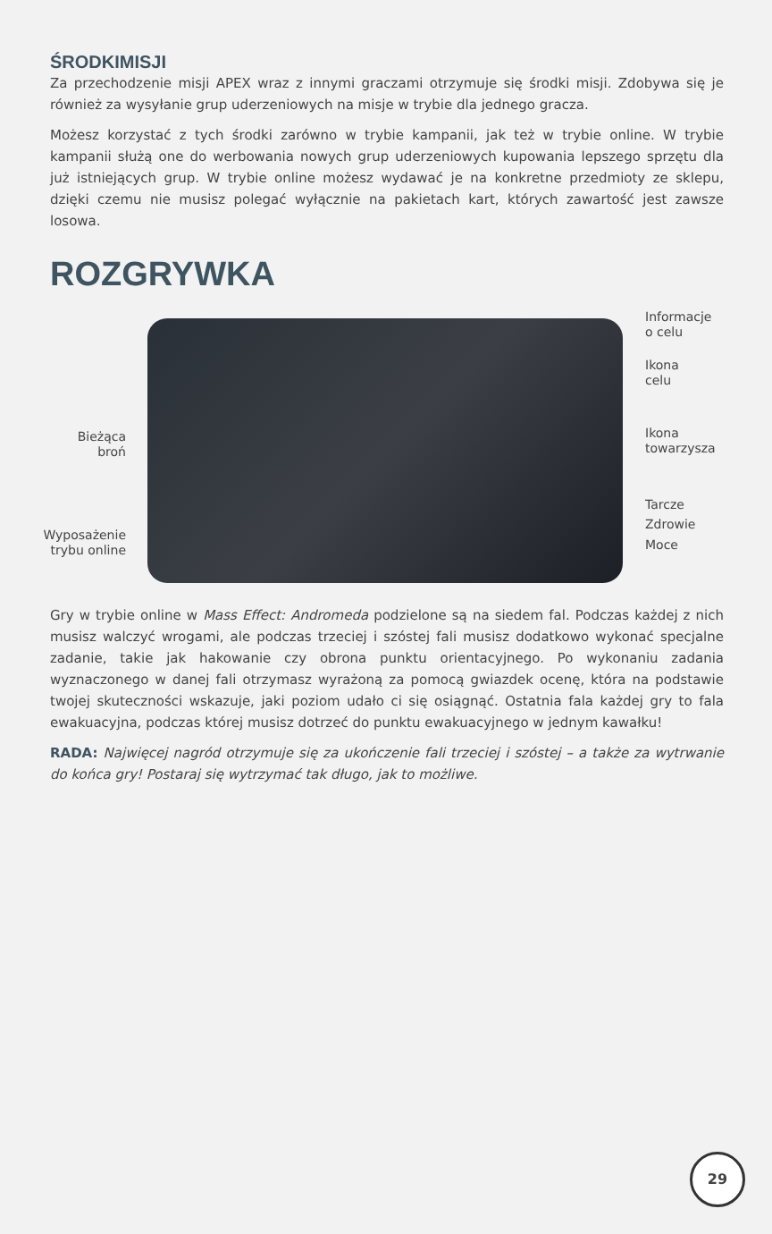ŚRODKIMISJI
Za przechodzenie misji APEX wraz z innymi graczami otrzymuje się środki misji. Zdobywa się je również za wysyłanie grup uderzeniowych na misje w trybie dla jednego gracza.
Możesz korzystać z tych środki zarówno w trybie kampanii, jak też w trybie online. W trybie kampanii służą one do werbowania nowych grup uderzeniowych kupowania lepszego sprzętu dla już istniejących grup. W trybie online możesz wydawać je na konkretne przedmioty ze sklepu, dzięki czemu nie musisz polegać wyłącznie na pakietach kart, których zawartość jest zawsze losowa.
ROZGRYWKA
Informacje
o celu
Ikona
celu
Bieżąca
broń
Ikona
towarzysza
Tarcze
Zdrowie
Wyposażenie
trybu online
Moce
Gry w trybie online w Mass Effect: Andromeda podzielone są na siedem fal. Podczas każdej z nich musisz walczyć wrogami, ale podczas trzeciej i szóstej fali musisz dodatkowo wykonać specjalne zadanie, takie jak hakowanie czy obrona punktu orientacyjnego. Po wykonaniu zadania wyznaczonego w danej fali otrzymasz wyrażoną za pomocą gwiazdek ocenę, która na podstawie twojej skuteczności wskazuje, jaki poziom udało ci się osiągnąć. Ostatnia fala każdej gry to fala ewakuacyjna, podczas której musisz dotrzeć do punktu ewakuacyjnego w jednym kawałku!
RADA: Najwięcej nagród otrzymuje się za ukończenie fali trzeciej i szóstej – a także za wytrwanie do końca gry! Postaraj się wytrzymać tak długo, jak to możliwe.
29